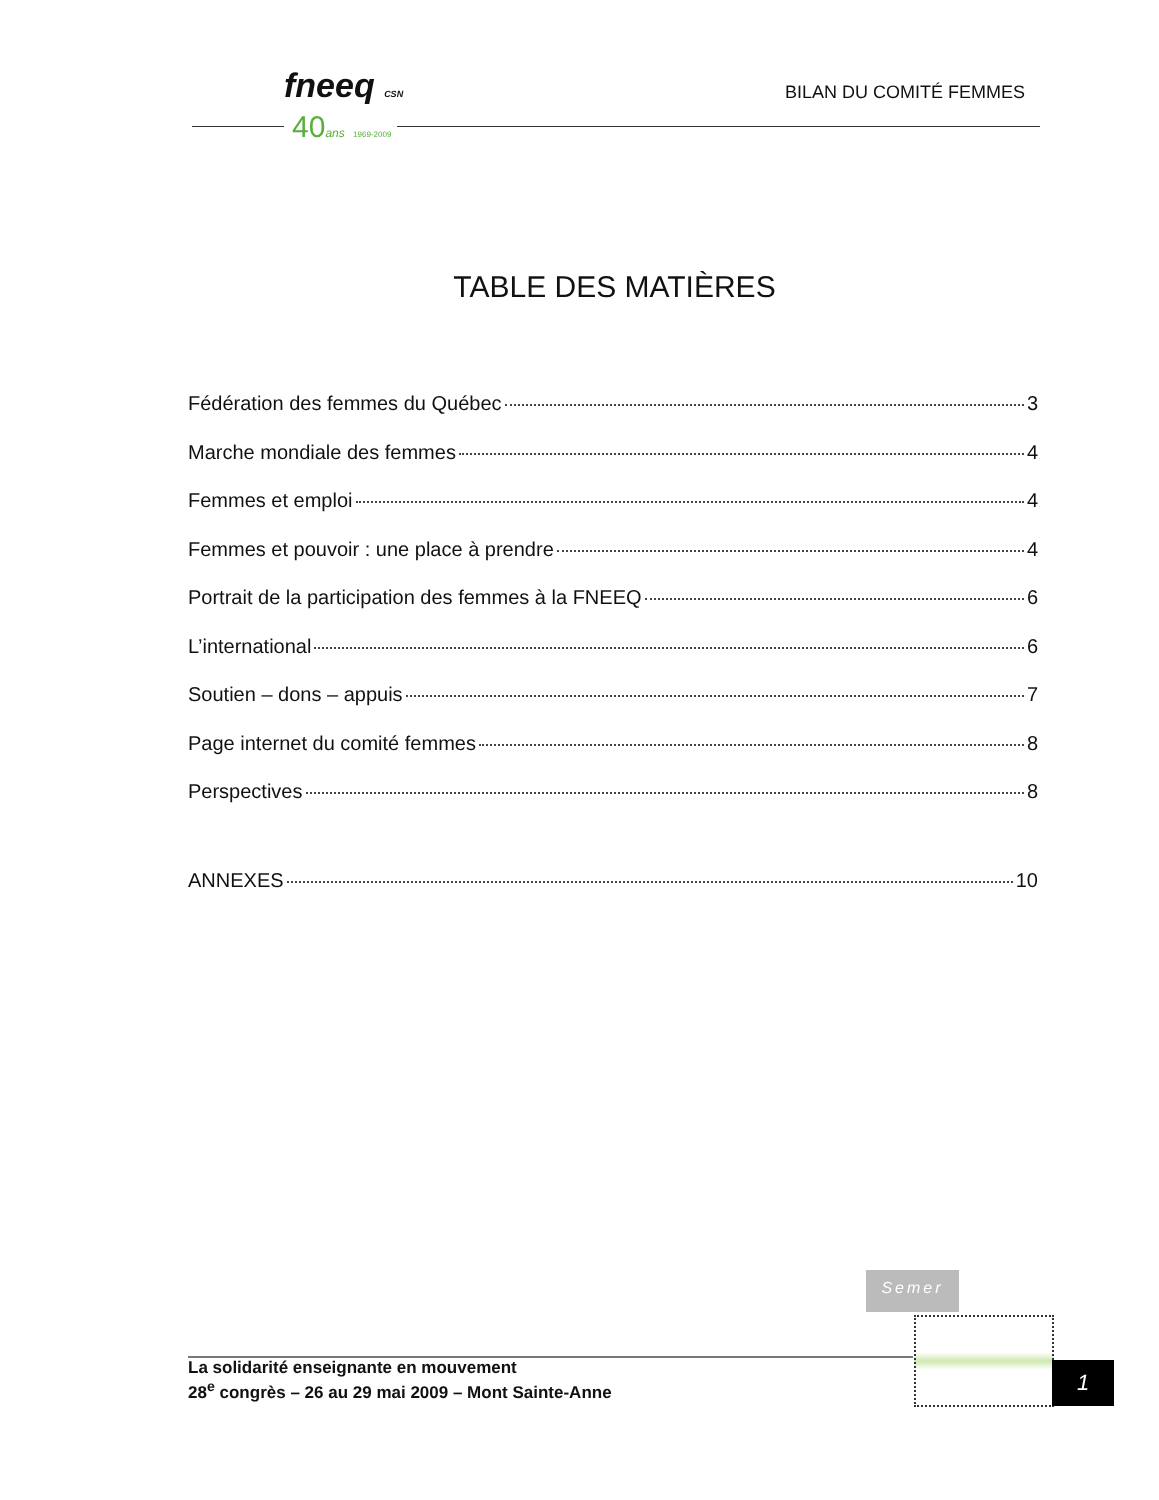fneeq CSN
40ans 1969-2009
BILAN DU COMITÉ FEMMES
TABLE DES MATIÈRES
Fédération des femmes du Québec 3
Marche mondiale des femmes 4
Femmes et emploi 4
Femmes et pouvoir : une place à prendre 4
Portrait de la participation des femmes à la FNEEQ 6
L’international 6
Soutien – dons – appuis 7
Page internet du comité femmes 8
Perspectives 8
ANNEXES 10
Semer
La solidarité enseignante en mouvement
28<sup>e</sup> congrès – 26 au 29 mai 2009 – Mont Sainte-Anne
1